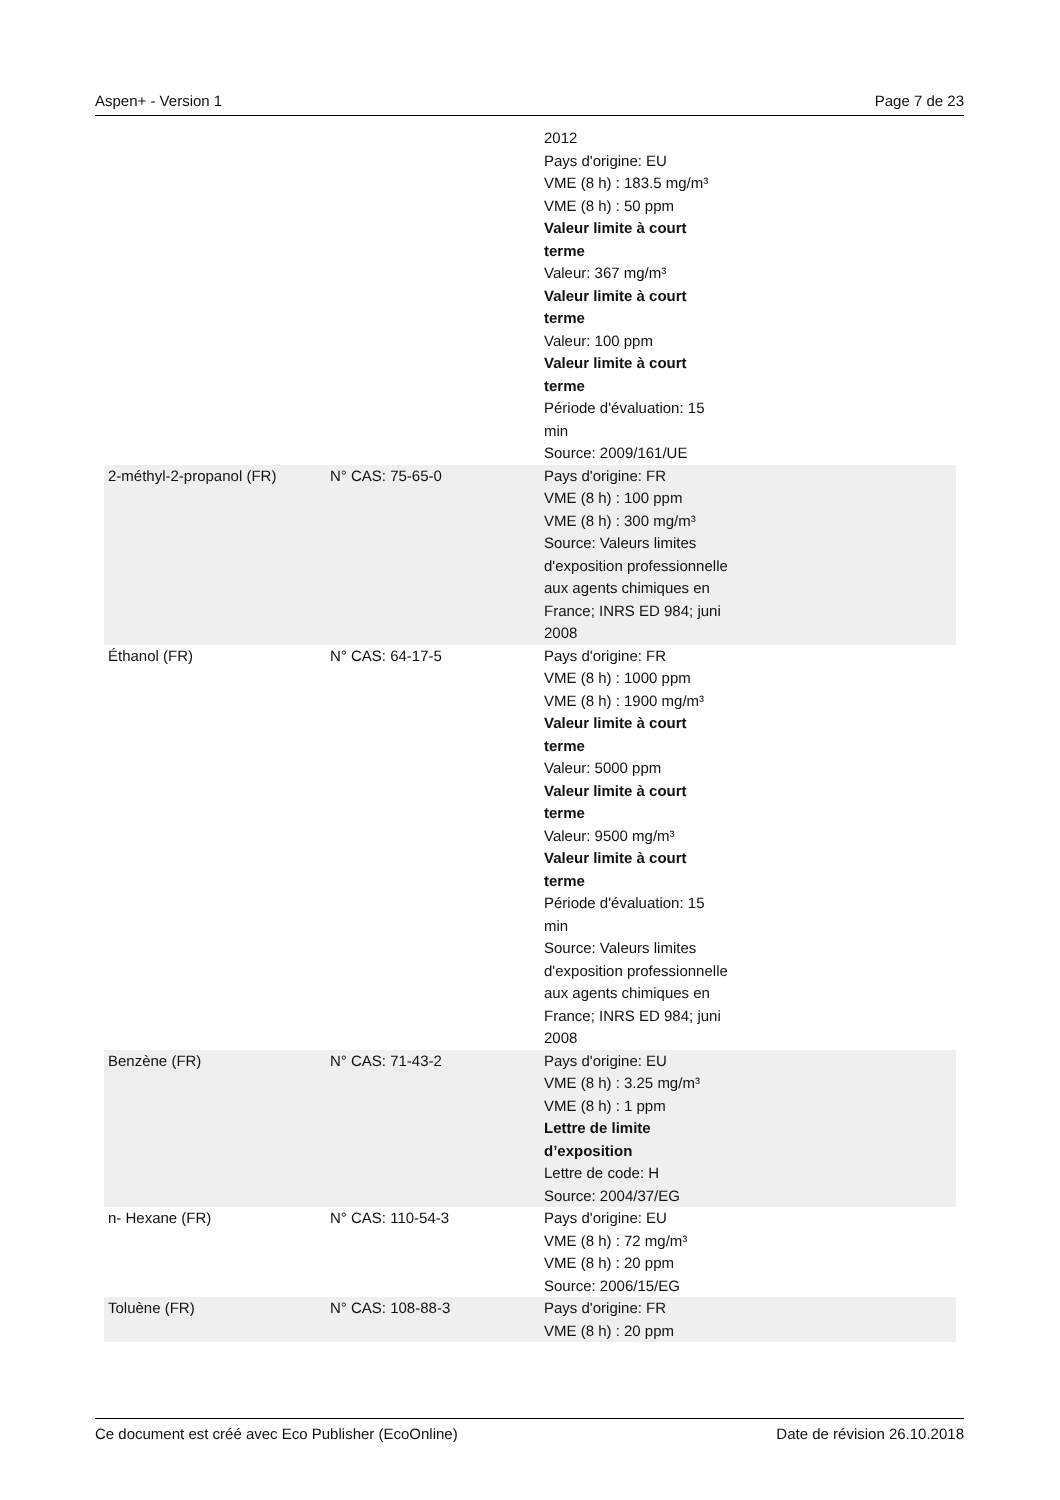Aspen+ - Version 1 Page 7 de 23
| | | 2012 Pays d'origine: EU VME (8 h) : 183.5 mg/m³ VME (8 h) : 50 ppm Valeur limite à court terme Valeur: 367 mg/m³ Valeur limite à court terme Valeur: 100 ppm Valeur limite à court terme Période d'évaluation: 15 min Source: 2009/161/UE |
| 2-méthyl-2-propanol (FR) | N° CAS: 75-65-0 | Pays d'origine: FR VME (8 h) : 100 ppm VME (8 h) : 300 mg/m³ Source: Valeurs limites d'exposition professionnelle aux agents chimiques en France; INRS ED 984; juni 2008 |
| Éthanol (FR) | N° CAS: 64-17-5 | Pays d'origine: FR VME (8 h) : 1000 ppm VME (8 h) : 1900 mg/m³ Valeur limite à court terme Valeur: 5000 ppm Valeur limite à court terme Valeur: 9500 mg/m³ Valeur limite à court terme Période d'évaluation: 15 min Source: Valeurs limites d'exposition professionnelle aux agents chimiques en France; INRS ED 984; juni 2008 |
| Benzène (FR) | N° CAS: 71-43-2 | Pays d'origine: EU VME (8 h) : 3.25 mg/m³ VME (8 h) : 1 ppm Lettre de limite d’exposition Lettre de code: H Source: 2004/37/EG |
| n- Hexane (FR) | N° CAS: 110-54-3 | Pays d'origine: EU VME (8 h) : 72 mg/m³ VME (8 h) : 20 ppm Source: 2006/15/EG |
| Toluène (FR) | N° CAS: 108-88-3 | Pays d'origine: FR VME (8 h) : 20 ppm |
Ce document est créé avec Eco Publisher (EcoOnline) Date de révision 26.10.2018